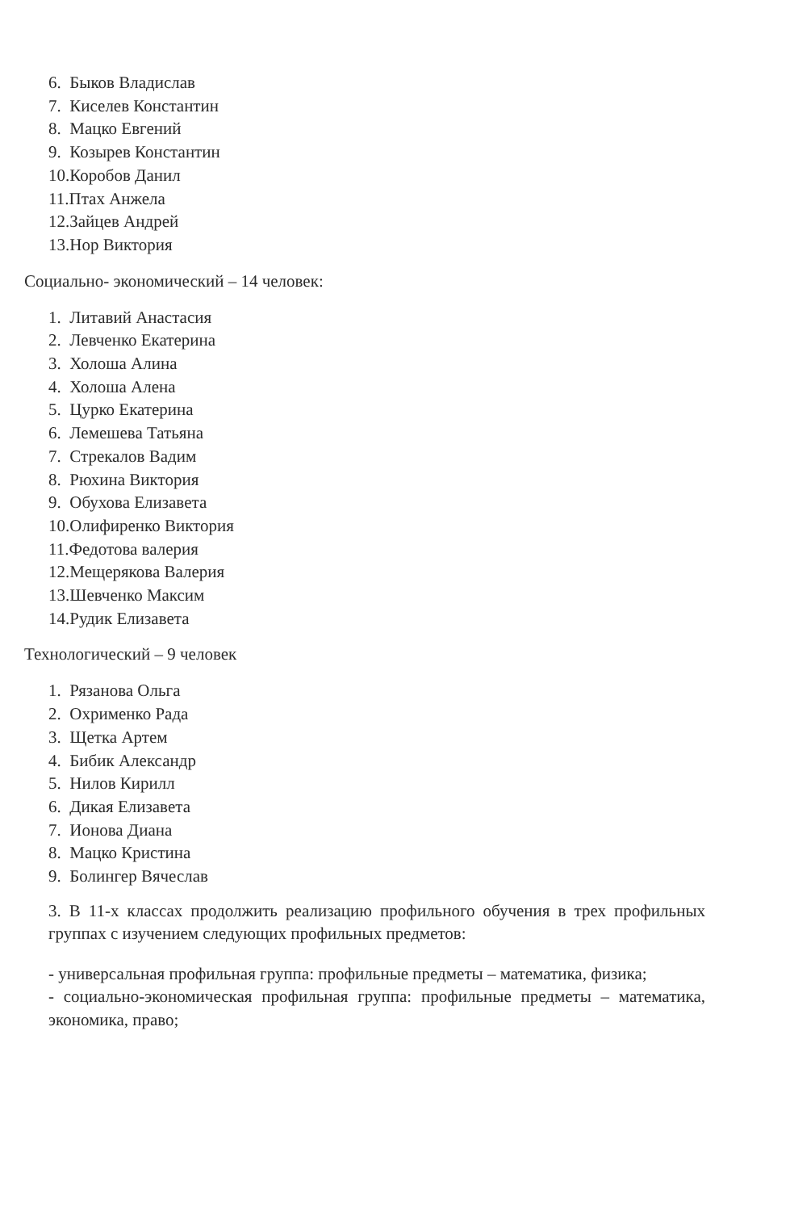6. Быков Владислав
7. Киселев Константин
8. Мацко Евгений
9. Козырев Константин
10.Коробов Данил
11.Птах Анжела
12.Зайцев Андрей
13.Нор Виктория
Социально- экономический – 14 человек:
1. Литавий Анастасия
2. Левченко Екатерина
3. Холоша Алина
4. Холоша Алена
5. Цурко Екатерина
6. Лемешева Татьяна
7. Стрекалов Вадим
8. Рюхина Виктория
9. Обухова Елизавета
10.Олифиренко Виктория
11.Федотова валерия
12.Мещерякова Валерия
13.Шевченко Максим
14.Рудик Елизавета
Технологический – 9 человек
1. Рязанова Ольга
2. Охрименко Рада
3. Щетка Артем
4. Бибик Александр
5. Нилов Кирилл
6. Дикая Елизавета
7. Ионова Диана
8. Мацко Кристина
9. Болингер Вячеслав
3. В 11-х классах продолжить реализацию профильного обучения в трех профильных группах с изучением следующих профильных предметов:
- универсальная профильная группа: профильные предметы – математика, физика;
- социально-экономическая профильная группа: профильные предметы – математика, экономика, право;